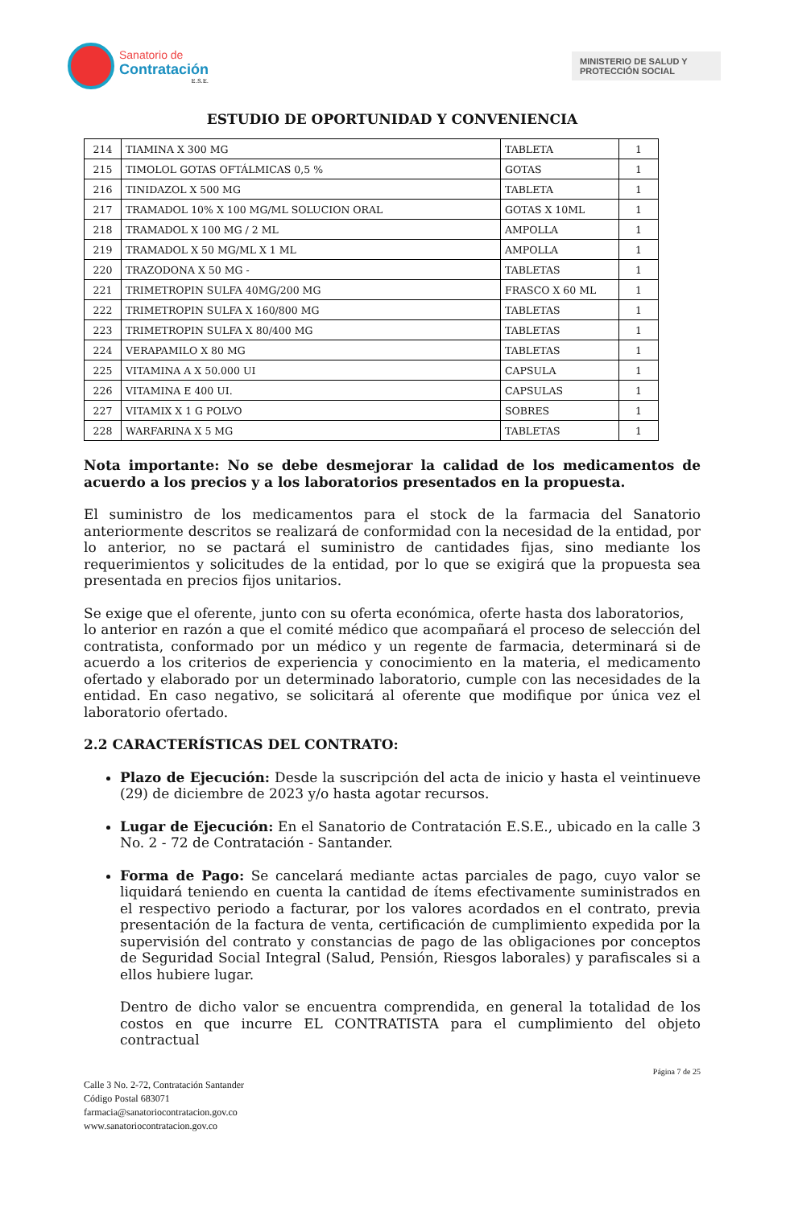Sanatorio de
Contratación
E.S.E.
MINISTERIO DE SALUD Y
PROTECCIÓN SOCIAL
ESTUDIO DE OPORTUNIDAD Y CONVENIENCIA
| 214 | TIAMINA X 300 MG | TABLETA | 1 |
| 215 | TIMOLOL GOTAS OFTÁLMICAS 0,5 % | GOTAS | 1 |
| 216 | TINIDAZOL X 500 MG | TABLETA | 1 |
| 217 | TRAMADOL 10% X 100 MG/ML SOLUCION ORAL | GOTAS X 10ML | 1 |
| 218 | TRAMADOL X 100 MG / 2 ML | AMPOLLA | 1 |
| 219 | TRAMADOL X 50 MG/ML X 1 ML | AMPOLLA | 1 |
| 220 | TRAZODONA X 50 MG - | TABLETAS | 1 |
| 221 | TRIMETROPIN SULFA 40MG/200 MG | FRASCO X 60 ML | 1 |
| 222 | TRIMETROPIN SULFA X 160/800 MG | TABLETAS | 1 |
| 223 | TRIMETROPIN SULFA X 80/400 MG | TABLETAS | 1 |
| 224 | VERAPAMILO X 80 MG | TABLETAS | 1 |
| 225 | VITAMINA A X 50.000 UI | CAPSULA | 1 |
| 226 | VITAMINA E 400 UI. | CAPSULAS | 1 |
| 227 | VITAMIX X 1 G POLVO | SOBRES | 1 |
| 228 | WARFARINA X 5 MG | TABLETAS | 1 |
Nota importante: No se debe desmejorar la calidad de los medicamentos de acuerdo a los precios y a los laboratorios presentados en la propuesta.
El suministro de los medicamentos para el stock de la farmacia del Sanatorio anteriormente descritos se realizará de conformidad con la necesidad de la entidad, por lo anterior, no se pactará el suministro de cantidades fijas, sino mediante los requerimientos y solicitudes de la entidad, por lo que se exigirá que la propuesta sea presentada en precios fijos unitarios.
Se exige que el oferente, junto con su oferta económica, oferte hasta dos laboratorios,
lo anterior en razón a que el comité médico que acompañará el proceso de selección del contratista, conformado por un médico y un regente de farmacia, determinará si de acuerdo a los criterios de experiencia y conocimiento en la materia, el medicamento ofertado y elaborado por un determinado laboratorio, cumple con las necesidades de la entidad. En caso negativo, se solicitará al oferente que modifique por única vez el laboratorio ofertado.
2.2 CARACTERÍSTICAS DEL CONTRATO:
Plazo de Ejecución: Desde la suscripción del acta de inicio y hasta el veintinueve (29) de diciembre de 2023 y/o hasta agotar recursos.
Lugar de Ejecución: En el Sanatorio de Contratación E.S.E., ubicado en la calle 3 No. 2 - 72 de Contratación - Santander.
Forma de Pago: Se cancelará mediante actas parciales de pago, cuyo valor se liquidará teniendo en cuenta la cantidad de ítems efectivamente suministrados en el respectivo periodo a facturar, por los valores acordados en el contrato, previa presentación de la factura de venta, certificación de cumplimiento expedida por la supervisión del contrato y constancias de pago de las obligaciones por conceptos de Seguridad Social Integral (Salud, Pensión, Riesgos laborales) y parafiscales si a ellos hubiere lugar.
Dentro de dicho valor se encuentra comprendida, en general la totalidad de los costos en que incurre EL CONTRATISTA para el cumplimiento del objeto contractual
Página 7 de 25
Calle 3 No. 2-72, Contratación Santander
Código Postal 683071
farmacia@sanatoriocontratacion.gov.co
www.sanatoriocontratacion.gov.co